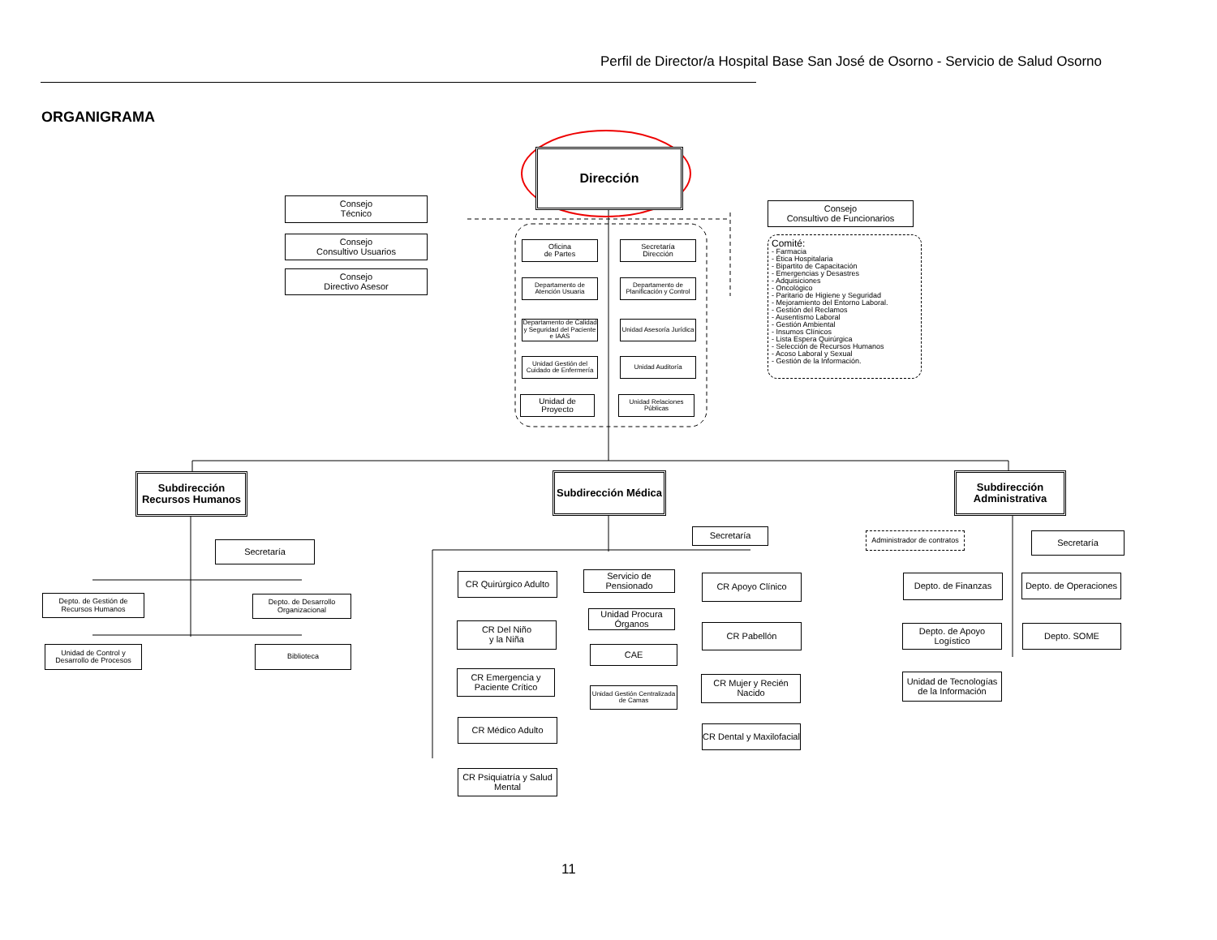Perfil de Director/a Hospital Base San José de Osorno - Servicio de Salud Osorno
ORGANIGRAMA
Dirección
Consejo
Técnico
Consejo
Consultivo Usuarios
Consejo
Directivo Asesor
Consejo
Consultivo de Funcionarios
Comité:
- Farmacia
- Ética Hospitalaria
- Bipartito de Capacitación
- Emergencias y Desastres
- Adquisiciones
- Oncológico
- Paritario de Higiene y Seguridad
- Mejoramiento del Entorno Laboral.
- Gestión del Reclamos
- Ausentismo Laboral
- Gestión Ambiental
- Insumos Clínicos
- Lista Espera Quirúrgica
- Selección de Recursos Humanos
- Acoso Laboral y Sexual
- Gestión de la Información.
Oficina
de Partes
Secretaría
Dirección
Departamento de Atención Usuaria
Departamento de Planificación y Control
Departamento de Calidad y Seguridad del Paciente e IAAS
Unidad Asesoría Jurídica
Unidad Gestión del Cuidado de Enfermería
Unidad Auditoría
Unidad de
Proyecto
Unidad Relaciones Públicas
Subdirección Recursos Humanos
Subdirección Médica
Subdirección Administrativa
Secretaría
Depto. de Gestión de Recursos Humanos
Depto. de Desarrollo Organizacional
Unidad de Control y Desarrollo de Procesos
Biblioteca
Secretaría
CR Quirúrgico Adulto
CR Del Niño
y la Niña
CR Emergencia y Paciente Crítico
CR Médico Adulto
CR Psiquiatría y Salud Mental
Servicio de Pensionado
Unidad Procura Órganos
CAE
Unidad Gestión Centralizada de Camas
CR Apoyo Clínico
CR Pabellón
CR Mujer y Recién Nacido
CR Dental y Maxilofacial
Administrador de contratos
Secretaría
Depto. de Finanzas
Depto. de Operaciones
Depto. de Apoyo Logístico
Depto. SOME
Unidad de Tecnologías de la Información
11